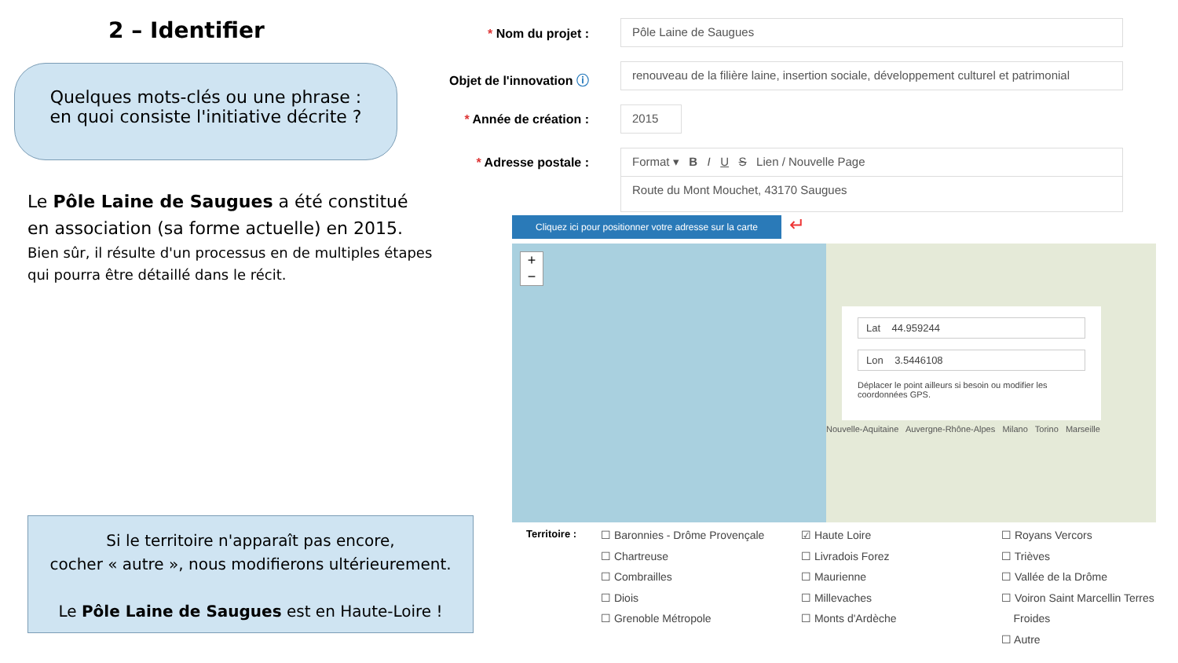2 – Identifier
Quelques mots-clés ou une phrase :
en quoi consiste l'initiative décrite ?
Le Pôle Laine de Saugues a été constitué
en association (sa forme actuelle) en 2015.
Bien sûr, il résulte d'un processus en de multiples étapes
qui pourra être détaillé dans le récit.
* Nom du projet :
Objet de l'innovation ⓘ
* Année de création :
* Adresse postale :
Pôle Laine de Saugues
renouveau de la filière laine, insertion sociale, développement culturel et patrimonial
2015
Format ▾ B I U S Lien / Nouvelle Page
Route du Mont Mouchet, 43170 Saugues
Cliquez ici pour positionner votre adresse sur la carte
↵
+
−
Lat 44.959244
Lon 3.5446108
Déplacer le point ailleurs si besoin ou modifier les coordonnées GPS.
Nouvelle-Aquitaine Auvergne-Rhône-Alpes Milano Torino Marseille
Si le territoire n'apparaît pas encore,
cocher « autre », nous modifierons ultérieurement.
Le Pôle Laine de Saugues est en Haute-Loire !
Territoire :
☐ Baronnies - Drôme Provençale
☐ Chartreuse
☐ Combrailles
☐ Diois
☐ Grenoble Métropole
☑ Haute Loire
☐ Livradois Forez
☐ Maurienne
☐ Millevaches
☐ Monts d'Ardèche
☐ Royans Vercors
☐ Trièves
☐ Vallée de la Drôme
☐ Voiron Saint Marcellin Terres
Froides
☐ Autre